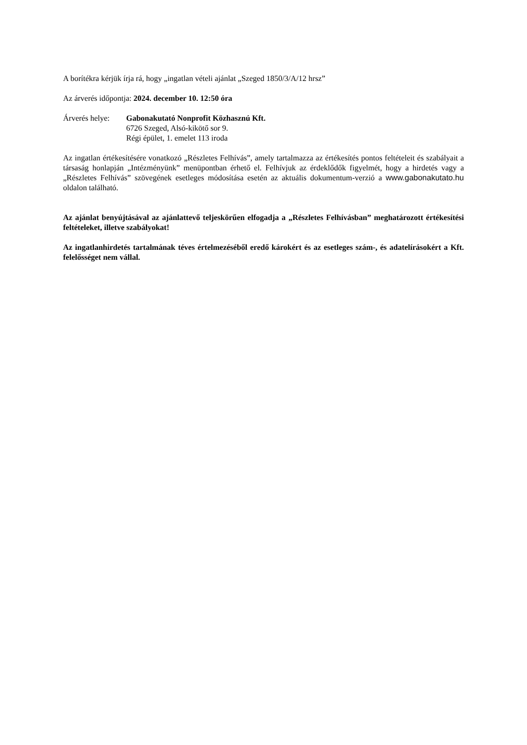A borítékra kérjük írja rá, hogy „ingatlan vételi ajánlat „Szeged 1850/3/A/12 hrsz”
Az árverés időpontja: 2024. december 10. 12:50 óra
Árverés helye:
Gabonakutató Nonprofit Közhasznú Kft.
6726 Szeged, Alsó-kikötő sor 9.
Régi épület, 1. emelet 113 iroda
Az ingatlan értékesítésére vonatkozó „Részletes Felhívás”, amely tartalmazza az értékesítés pontos feltételeit és szabályait a társaság honlapján „Intézményünk” menüpontban érhető el. Felhívjuk az érdeklődők figyelmét, hogy a hirdetés vagy a „Részletes Felhívás” szövegének esetleges módosítása esetén az aktuális dokumentum-verzió a www.gabonakutato.hu oldalon található.
Az ajánlat benyújtásával az ajánlattevő teljeskörűen elfogadja a „Részletes Felhívásban” meghatározott értékesítési feltételeket, illetve szabályokat!
Az ingatlanhirdetés tartalmának téves értelmezéséből eredő károkért és az esetleges szám-, és adatelírásokért a Kft. felelősséget nem vállal.